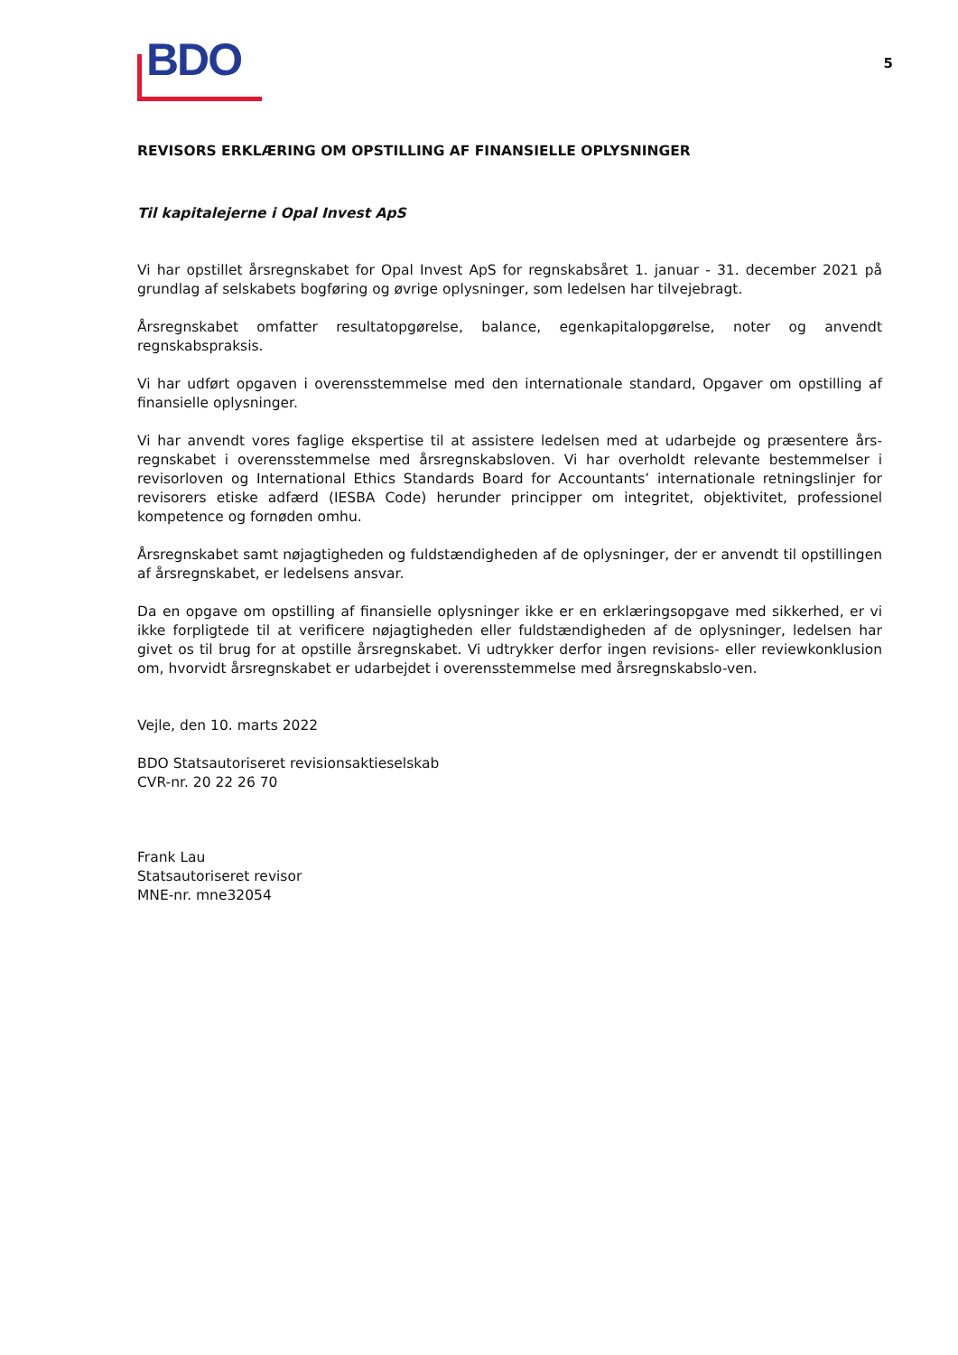BDO
5
REVISORS ERKLÆRING OM OPSTILLING AF FINANSIELLE OPLYSNINGER
Til kapitalejerne i Opal Invest ApS
Vi har opstillet årsregnskabet for Opal Invest ApS for regnskabsåret 1. januar - 31. december 2021 på grundlag af selskabets bogføring og øvrige oplysninger, som ledelsen har tilvejebragt.
Årsregnskabet omfatter resultatopgørelse, balance, egenkapitalopgørelse, noter og anvendt regnskabspraksis.
Vi har udført opgaven i overensstemmelse med den internationale standard, Opgaver om opstilling af finansielle oplysninger.
Vi har anvendt vores faglige ekspertise til at assistere ledelsen med at udarbejde og præsentere års-regnskabet i overensstemmelse med årsregnskabsloven. Vi har overholdt relevante bestemmelser i revisorloven og International Ethics Standards Board for Accountants’ internationale retningslinjer for revisorers etiske adfærd (IESBA Code) herunder principper om integritet, objektivitet, professionel kompetence og fornøden omhu.
Årsregnskabet samt nøjagtigheden og fuldstændigheden af de oplysninger, der er anvendt til opstillingen af årsregnskabet, er ledelsens ansvar.
Da en opgave om opstilling af finansielle oplysninger ikke er en erklæringsopgave med sikkerhed, er vi ikke forpligtede til at verificere nøjagtigheden eller fuldstændigheden af de oplysninger, ledelsen har givet os til brug for at opstille årsregnskabet. Vi udtrykker derfor ingen revisions- eller reviewkonklusion om, hvorvidt årsregnskabet er udarbejdet i overensstemmelse med årsregnskabslo-ven.
Vejle, den 10. marts 2022
BDO Statsautoriseret revisionsaktieselskab
CVR-nr. 20 22 26 70
Frank Lau
Statsautoriseret revisor
MNE-nr. mne32054